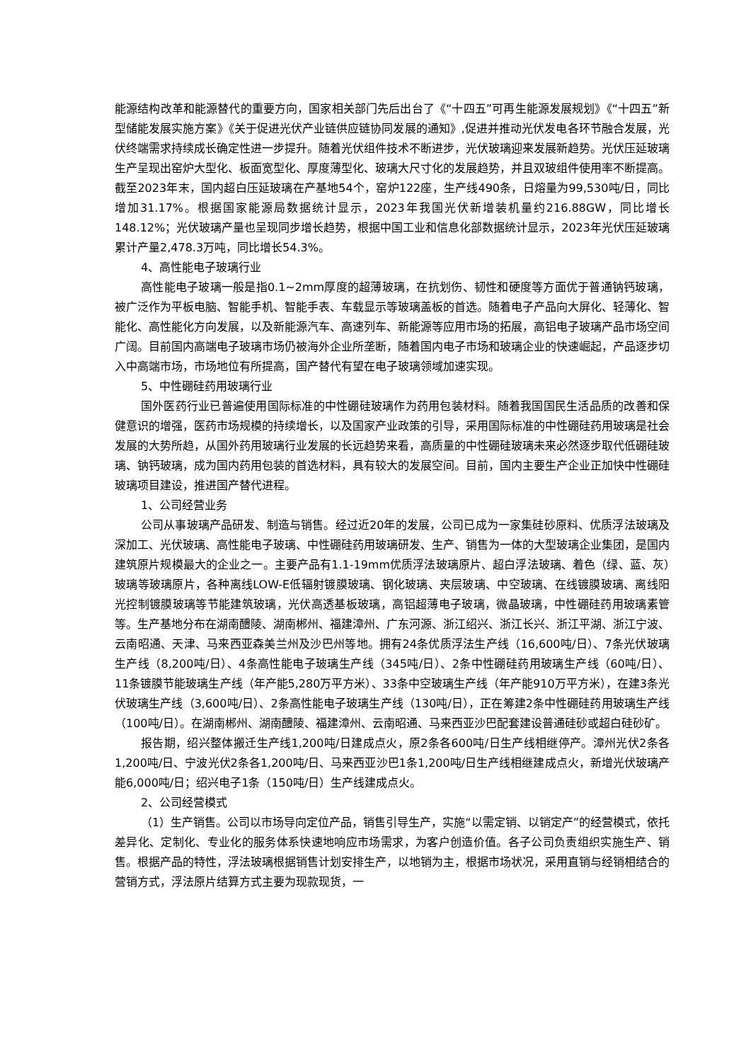能源结构改革和能源替代的重要方向，国家相关部门先后出台了《“十四五”可再生能源发展规划》《“十四五”新型储能发展实施方案》《关于促进光伏产业链供应链协同发展的通知》,促进并推动光伏发电各环节融合发展，光伏终端需求持续成长确定性进一步提升。随着光伏组件技术不断进步，光伏玻璃迎来发展新趋势。光伏压延玻璃生产呈现出窑炉大型化、板面宽型化、厚度薄型化、玻璃大尺寸化的发展趋势，并且双玻组件使用率不断提高。截至2023年末，国内超白压延玻璃在产基地54个，窑炉122座，生产线490条，日熔量为99,530吨/日，同比增加31.17%。根据国家能源局数据统计显示，2023年我国光伏新增装机量约216.88GW，同比增长148.12%；光伏玻璃产量也呈现同步增长趋势，根据中国工业和信息化部数据统计显示，2023年光伏压延玻璃累计产量2,478.3万吨，同比增长54.3%。
4、高性能电子玻璃行业
高性能电子玻璃一般是指0.1~2mm厚度的超薄玻璃，在抗划伤、韧性和硬度等方面优于普通钠钙玻璃，被广泛作为平板电脑、智能手机、智能手表、车载显示等玻璃盖板的首选。随着电子产品向大屏化、轻薄化、智能化、高性能化方向发展，以及新能源汽车、高速列车、新能源等应用市场的拓展，高铝电子玻璃产品市场空间广阔。目前国内高端电子玻璃市场仍被海外企业所垄断，随着国内电子市场和玻璃企业的快速崛起，产品逐步切入中高端市场，市场地位有所提高，国产替代有望在电子玻璃领域加速实现。
5、中性硼硅药用玻璃行业
国外医药行业已普遍使用国际标准的中性硼硅玻璃作为药用包装材料。随着我国国民生活品质的改善和保健意识的增强，医药市场规模的持续增长，以及国家产业政策的引导，采用国际标准的中性硼硅药用玻璃是社会发展的大势所趋，从国外药用玻璃行业发展的长远趋势来看，高质量的中性硼硅玻璃未来必然逐步取代低硼硅玻璃、钠钙玻璃，成为国内药用包装的首选材料，具有较大的发展空间。目前，国内主要生产企业正加快中性硼硅玻璃项目建设，推进国产替代进程。
1、公司经营业务
公司从事玻璃产品研发、制造与销售。经过近20年的发展，公司已成为一家集硅砂原料、优质浮法玻璃及深加工、光伏玻璃、高性能电子玻璃、中性硼硅药用玻璃研发、生产、销售为一体的大型玻璃企业集团，是国内建筑原片规模最大的企业之一。主要产品有1.1-19mm优质浮法玻璃原片、超白浮法玻璃、着色（绿、蓝、灰）玻璃等玻璃原片，各种离线LOW-E低辐射镀膜玻璃、钢化玻璃、夹层玻璃、中空玻璃、在线镀膜玻璃、离线阳光控制镀膜玻璃等节能建筑玻璃，光伏高透基板玻璃，高铝超薄电子玻璃，微晶玻璃，中性硼硅药用玻璃素管等。生产基地分布在湖南醴陵、湖南郴州、福建漳州、广东河源、浙江绍兴、浙江长兴、浙江平湖、浙江宁波、云南昭通、天津、马来西亚森美兰州及沙巴州等地。拥有24条优质浮法生产线（16,600吨/日）、7条光伏玻璃生产线（8,200吨/日）、4条高性能电子玻璃生产线（345吨/日）、2条中性硼硅药用玻璃生产线（60吨/日）、11条镀膜节能玻璃生产线（年产能5,280万平方米）、33条中空玻璃生产线（年产能910万平方米），在建3条光伏玻璃生产线（3,600吨/日）、2条高性能电子玻璃生产线（130吨/日），正在筹建2条中性硼硅药用玻璃生产线（100吨/日）。在湖南郴州、湖南醴陵、福建漳州、云南昭通、马来西亚沙巴配套建设普通硅砂或超白硅砂矿。
报告期，绍兴整体搬迁生产线1,200吨/日建成点火，原2条各600吨/日生产线相继停产。漳州光伏2条各1,200吨/日、宁波光伏2条各1,200吨/日、马来西亚沙巴1条1,200吨/日生产线相继建成点火，新增光伏玻璃产能6,000吨/日；绍兴电子1条（150吨/日）生产线建成点火。
2、公司经营模式
（1）生产销售。公司以市场导向定位产品，销售引导生产，实施“以需定销、以销定产”的经营模式，依托差异化、定制化、专业化的服务体系快速地响应市场需求，为客户创造价值。各子公司负责组织实施生产、销售。根据产品的特性，浮法玻璃根据销售计划安排生产，以地销为主，根据市场状况，采用直销与经销相结合的营销方式，浮法原片结算方式主要为现款现货，一